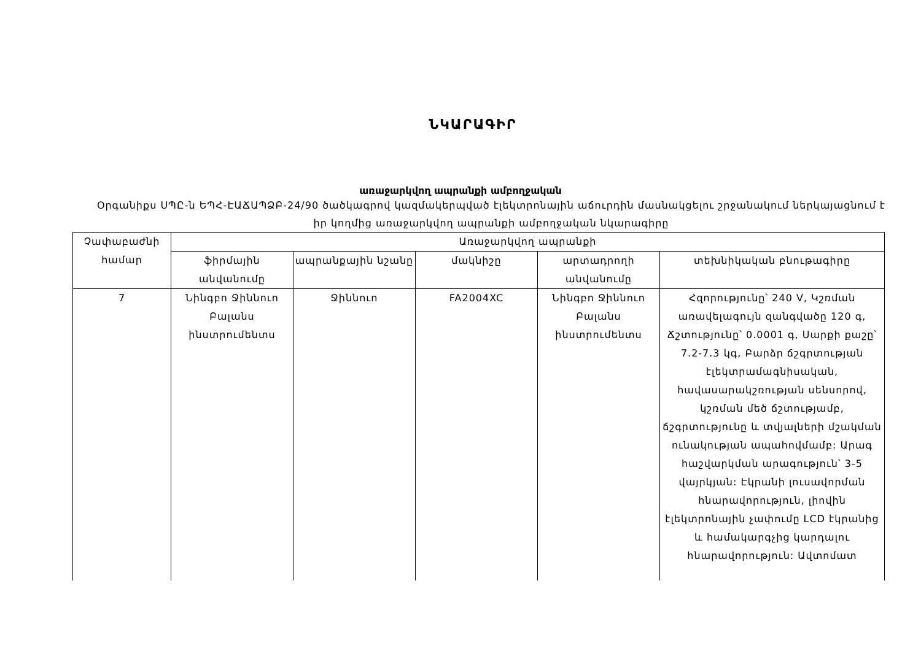ՆԿԱՐԱԳԻՐ
առաջարկվող ապրանքի ամբողջական
Օրգանիքս ՍՊԸ-ն ԵՊՀ-ԷԱՃԱՊՁԲ-24/90 ծածկագրով կազմակերպված էլեկտրոնային աճուրդին մասնակցելու շրջանակում ներկայացնում է իր կողմից առաջարկվող ապրանքի ամբողջական նկարագիրը
| Չափաբաժնի համար | Առաջարկվող ապրանքի | | | | |
| --- | --- | --- | --- | --- | --- |
| | ֆիրմային անվանումը | ապրանքային նշանը | մակնիշը | արտադրողի անվանումը | տեխնիկական բնութագիրը |
| 7 | Նինգբո Ջիննուո Բալանս ինստրումենտս | Ջիննուո | FA2004XC | Նինգբո Ջիննուո Բալանս ինստրումենտս | Հզորությունը՝ 240 V, Կշռման առավելագույն զանգվածը 120 գ, Ճշտությունը՝ 0.0001 գ, Սարքի քաշը՝ 7.2-7.3 կգ, Բարձր ճշգրտության էլեկտրամագնիսական, հավասարակշռության սենսորով, կշռման մեծ ճշտությամբ, ճշգրտությունը և տվյալների մշակման ունակության ապահովմամբ: Արագ հաշվարկման արագություն՝ 3-5 վայրկյան: Էկրանի լուսավորման հնարավորություն, լիովին էլեկտրոնային չափումը LCD էկրանից և համակարգչից կարդալու հնարավորություն: Ավտոմատ |